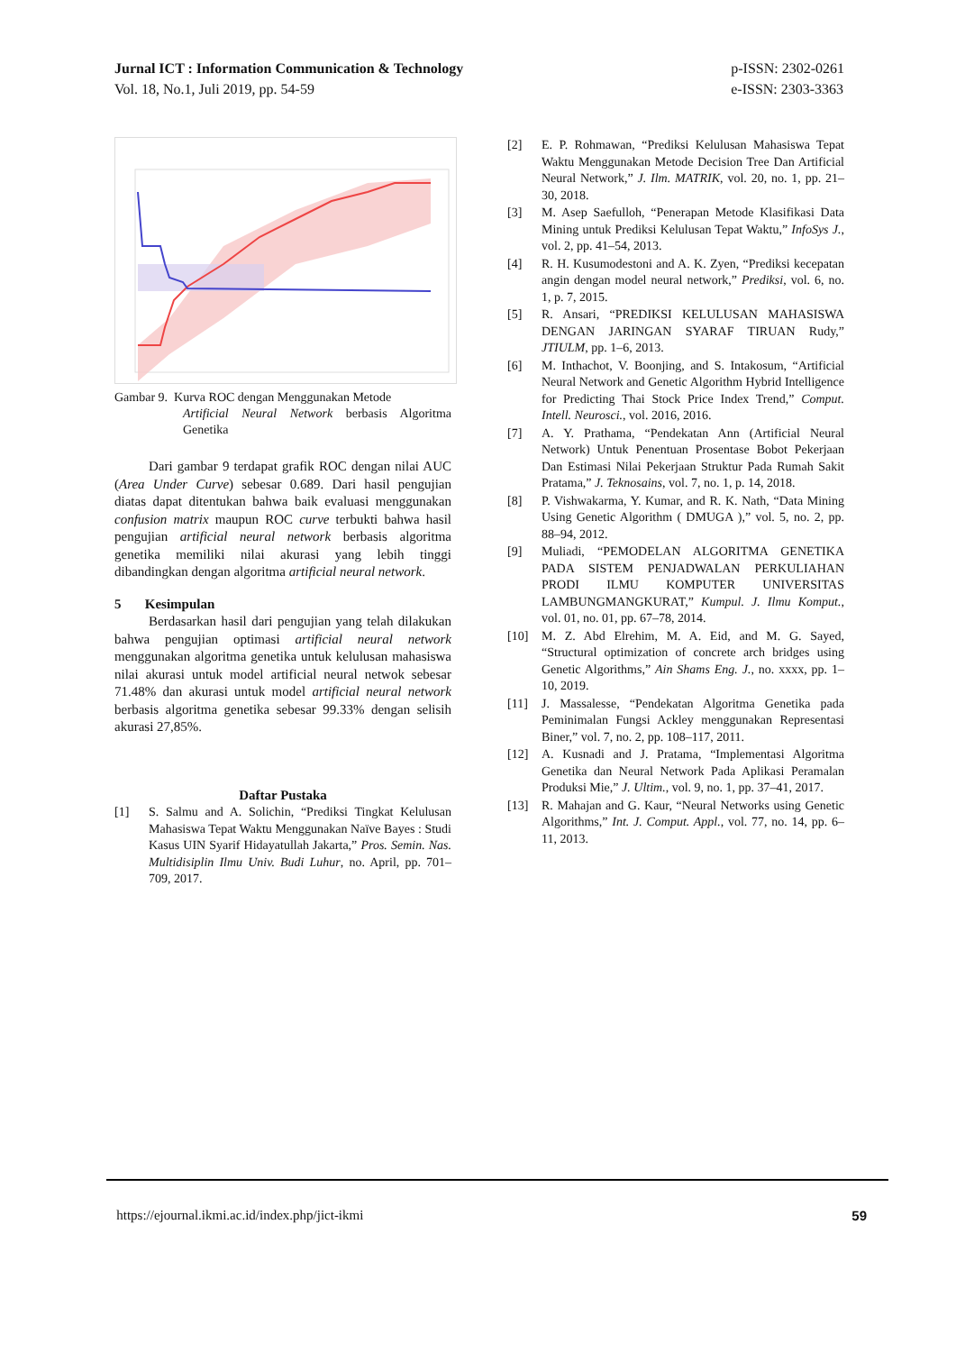p-ISSN: 2302-0261
e-ISSN: 2303-3363 Jurnal ICT : Information Communication & Technology
Vol. 18, No.1, Juli 2019, pp. 54-59
Gambar 9. Kurva ROC dengan Menggunakan Metode
Artificial Neural Network berbasis Algoritma Genetika
Dari gambar 9 terdapat grafik ROC dengan nilai AUC (Area Under Curve) sebesar 0.689. Dari hasil pengujian diatas dapat ditentukan bahwa baik evaluasi menggunakan confusion matrix maupun ROC curve terbukti bahwa hasil pengujian artificial neural network berbasis algoritma genetika memiliki nilai akurasi yang lebih tinggi dibandingkan dengan algoritma artificial neural network.
5 Kesimpulan
Berdasarkan hasil dari pengujian yang telah dilakukan bahwa pengujian optimasi artificial neural network menggunakan algoritma genetika untuk kelulusan mahasiswa nilai akurasi untuk model artificial neural netwok sebesar 71.48% dan akurasi untuk model artificial neural network berbasis algoritma genetika sebesar 99.33% dengan selisih akurasi 27,85%.
Daftar Pustaka
[1] S. Salmu and A. Solichin, “Prediksi Tingkat Kelulusan Mahasiswa Tepat Waktu Menggunakan Naïve Bayes : Studi Kasus UIN Syarif Hidayatullah Jakarta,” Pros. Semin. Nas. Multidisiplin Ilmu Univ. Budi Luhur, no. April, pp. 701–709, 2017.
[2] E. P. Rohmawan, “Prediksi Kelulusan Mahasiswa Tepat Waktu Menggunakan Metode Decision Tree Dan Artificial Neural Network,” J. Ilm. MATRIK, vol. 20, no. 1, pp. 21–30, 2018.
[3] M. Asep Saefulloh, “Penerapan Metode Klasifikasi Data Mining untuk Prediksi Kelulusan Tepat Waktu,” InfoSys J., vol. 2, pp. 41–54, 2013.
[4] R. H. Kusumodestoni and A. K. Zyen, “Prediksi kecepatan angin dengan model neural network,” Prediksi, vol. 6, no. 1, p. 7, 2015.
[5] R. Ansari, “PREDIKSI KELULUSAN MAHASISWA DENGAN JARINGAN SYARAF TIRUAN Rudy,” JTIULM, pp. 1–6, 2013.
[6] M. Inthachot, V. Boonjing, and S. Intakosum, “Artificial Neural Network and Genetic Algorithm Hybrid Intelligence for Predicting Thai Stock Price Index Trend,” Comput. Intell. Neurosci., vol. 2016, 2016.
[7] A. Y. Prathama, “Pendekatan Ann (Artificial Neural Network) Untuk Penentuan Prosentase Bobot Pekerjaan Dan Estimasi Nilai Pekerjaan Struktur Pada Rumah Sakit Pratama,” J. Teknosains, vol. 7, no. 1, p. 14, 2018.
[8] P. Vishwakarma, Y. Kumar, and R. K. Nath, “Data Mining Using Genetic Algorithm ( DMUGA ),” vol. 5, no. 2, pp. 88–94, 2012.
[9] Muliadi, “PEMODELAN ALGORITMA GENETIKA PADA SISTEM PENJADWALAN PERKULIAHAN PRODI ILMU KOMPUTER UNIVERSITAS LAMBUNGMANGKURAT,” Kumpul. J. Ilmu Komput., vol. 01, no. 01, pp. 67–78, 2014.
[10] M. Z. Abd Elrehim, M. A. Eid, and M. G. Sayed, “Structural optimization of concrete arch bridges using Genetic Algorithms,” Ain Shams Eng. J., no. xxxx, pp. 1–10, 2019.
[11] J. Massalesse, “Pendekatan Algoritma Genetika pada Peminimalan Fungsi Ackley menggunakan Representasi Biner,” vol. 7, no. 2, pp. 108–117, 2011.
[12] A. Kusnadi and J. Pratama, “Implementasi Algoritma Genetika dan Neural Network Pada Aplikasi Peramalan Produksi Mie,” J. Ultim., vol. 9, no. 1, pp. 37–41, 2017.
[13] R. Mahajan and G. Kaur, “Neural Networks using Genetic Algorithms,” Int. J. Comput. Appl., vol. 77, no. 14, pp. 6–11, 2013.
59 https://ejournal.ikmi.ac.id/index.php/jict-ikmi